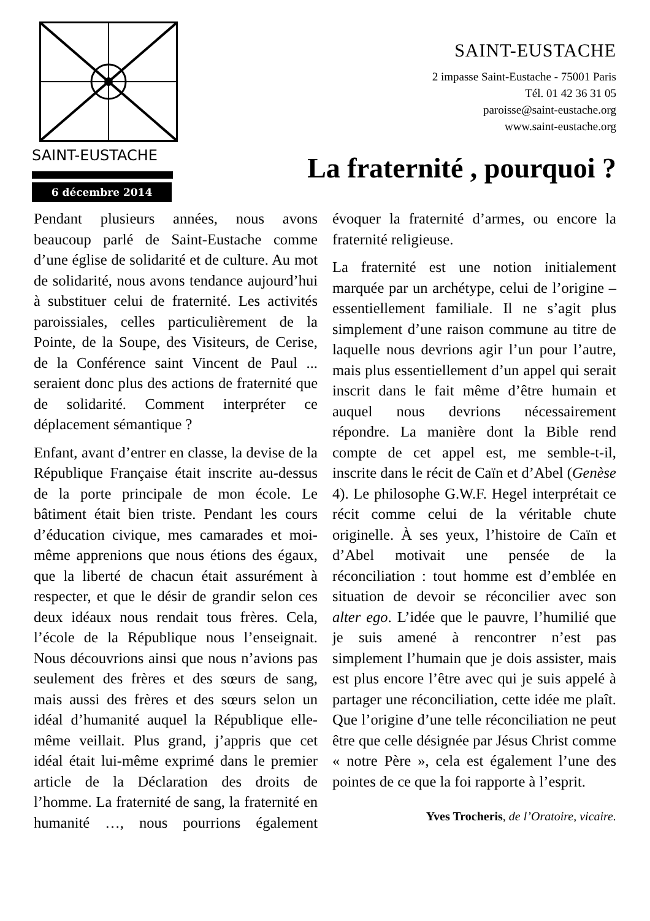SAINT-EUSTACHE
6 décembre 2014
SAINT-EUSTACHE
2 impasse Saint-Eustache - 75001 Paris
Tél. 01 42 36 31 05
paroisse@saint-eustache.org
www.saint-eustache.org
La fraternité , pourquoi ?
Pendant plusieurs années, nous avons beaucoup parlé de Saint-Eustache comme d’une église de solidarité et de culture. Au mot de solidarité, nous avons tendance aujourd’hui à substituer celui de fraternité. Les activités paroissiales, celles particulièrement de la Pointe, de la Soupe, des Visiteurs, de Cerise, de la Conférence saint Vincent de Paul ... seraient donc plus des actions de fraternité que de solidarité. Comment interpréter ce déplacement sémantique ?
Enfant, avant d’entrer en classe, la devise de la République Française était inscrite au-dessus de la porte principale de mon école. Le bâtiment était bien triste. Pendant les cours d’éducation civique, mes camarades et moi-même apprenions que nous étions des égaux, que la liberté de chacun était assurément à respecter, et que le désir de grandir selon ces deux idéaux nous rendait tous frères. Cela, l’école de la République nous l’enseignait. Nous découvrions ainsi que nous n’avions pas seulement des frères et des sœurs de sang, mais aussi des frères et des sœurs selon un idéal d’humanité auquel la République elle-même veillait. Plus grand, j’appris que cet idéal était lui-même exprimé dans le premier article de la Déclaration des droits de l’homme. La fraternité de sang, la fraternité en humanité …, nous pourrions également évoquer la fraternité d’armes, ou encore la fraternité religieuse.
La fraternité est une notion initialement marquée par un archétype, celui de l’origine – essentiellement familiale. Il ne s’agit plus simplement d’une raison commune au titre de laquelle nous devrions agir l’un pour l’autre, mais plus essentiellement d’un appel qui serait inscrit dans le fait même d’être humain et auquel nous devrions nécessairement répondre. La manière dont la Bible rend compte de cet appel est, me semble-t-il, inscrite dans le récit de Caïn et d’Abel (Genèse 4). Le philosophe G.W.F. Hegel interprétait ce récit comme celui de la véritable chute originelle. À ses yeux, l’histoire de Caïn et d’Abel motivait une pensée de la réconciliation : tout homme est d’emblée en situation de devoir se réconcilier avec son alter ego. L’idée que le pauvre, l’humilié que je suis amené à rencontrer n’est pas simplement l’humain que je dois assister, mais est plus encore l’être avec qui je suis appelé à partager une réconciliation, cette idée me plaît. Que l’origine d’une telle réconciliation ne peut être que celle désignée par Jésus Christ comme « notre Père », cela est également l’une des pointes de ce que la foi rapporte à l’esprit.
Yves Trocheris, de l’Oratoire, vicaire.